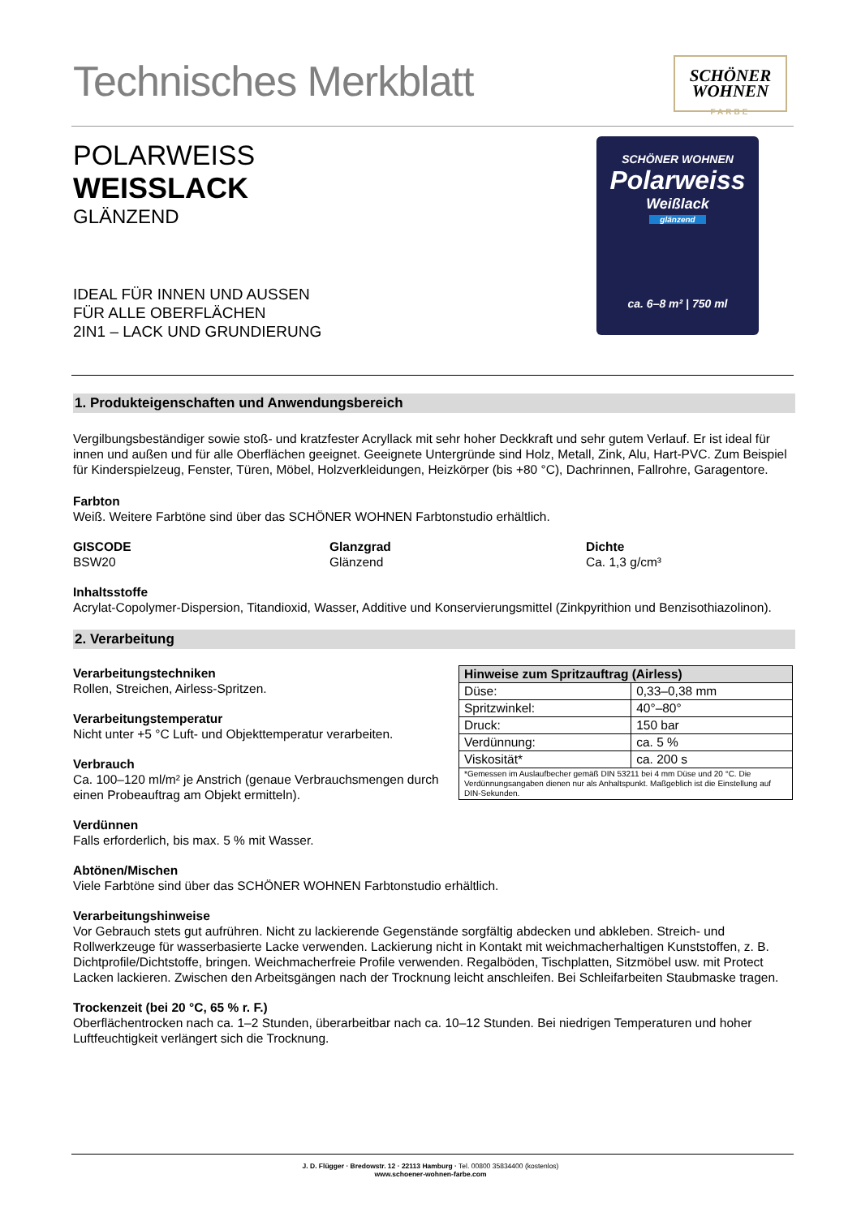Technisches Merkblatt
SCHÖNER
WOHNEN
FARBE
POLARWEISS
WEISSLACK
GLÄNZEND
IDEAL FÜR INNEN UND AUSSEN
FÜR ALLE OBERFLÄCHEN
2IN1 – LACK UND GRUNDIERUNG
SCHÖNER WOHNEN
Polarweiss
Weißlack
glänzend
ca. 6–8 m² | 750 ml
1. Produkteigenschaften und Anwendungsbereich
Vergilbungsbeständiger sowie stoß- und kratzfester Acryllack mit sehr hoher Deckkraft und sehr gutem Verlauf. Er ist ideal für innen und außen und für alle Oberflächen geeignet. Geeignete Untergründe sind Holz, Metall, Zink, Alu, Hart-PVC. Zum Beispiel für Kinderspielzeug, Fenster, Türen, Möbel, Holzverkleidungen, Heizkörper (bis +80 °C), Dachrinnen, Fallrohre, Garagentore.
Farbton
Weiß. Weitere Farbtöne sind über das SCHÖNER WOHNEN Farbtonstudio erhältlich.
GISCODE
BSW20
Glanzgrad
Glänzend
Dichte
Ca. 1,3 g/cm³
Inhaltsstoffe
Acrylat-Copolymer-Dispersion, Titandioxid, Wasser, Additive und Konservierungsmittel (Zinkpyrithion und Benzisothiazolinon).
2. Verarbeitung
Verarbeitungstechniken
Rollen, Streichen, Airless-Spritzen.
Verarbeitungstemperatur
Nicht unter +5 °C Luft- und Objekttemperatur verarbeiten.
Verbrauch
Ca. 100–120 ml/m² je Anstrich (genaue Verbrauchsmengen durch einen Probeauftrag am Objekt ermitteln).
Verdünnen
Falls erforderlich, bis max. 5 % mit Wasser.
| Hinweise zum Spritzauftrag (Airless) | |
| --- | --- |
| Düse: | 0,33–0,38 mm |
| Spritzwinkel: | 40°–80° |
| Druck: | 150 bar |
| Verdünnung: | ca. 5 % |
| Viskosität* | ca. 200 s |
| *Gemessen im Auslaufbecher gemäß DIN 53211 bei 4 mm Düse und 20 °C. Die Verdünnungsangaben dienen nur als Anhaltspunkt. Maßgeblich ist die Einstellung auf DIN-Sekunden. | |
Abtönen/Mischen
Viele Farbtöne sind über das SCHÖNER WOHNEN Farbtonstudio erhältlich.
Verarbeitungshinweise
Vor Gebrauch stets gut aufrühren. Nicht zu lackierende Gegenstände sorgfältig abdecken und abkleben. Streich- und Rollwerkzeuge für wasserbasierte Lacke verwenden. Lackierung nicht in Kontakt mit weichmacherhaltigen Kunststoffen, z. B. Dichtprofile/Dichtstoffe, bringen. Weichmacherfreie Profile verwenden. Regalböden, Tischplatten, Sitzmöbel usw. mit Protect Lacken lackieren. Zwischen den Arbeitsgängen nach der Trocknung leicht anschleifen. Bei Schleifarbeiten Staubmaske tragen.
Trockenzeit (bei 20 °C, 65 % r. F.)
Oberflächentrocken nach ca. 1–2 Stunden, überarbeitbar nach ca. 10–12 Stunden. Bei niedrigen Temperaturen und hoher Luftfeuchtigkeit verlängert sich die Trocknung.
J. D. Flügger · Bredowstr. 12 · 22113 Hamburg · Tel. 00800 35834400 (kostenlos)
www.schoener-wohnen-farbe.com